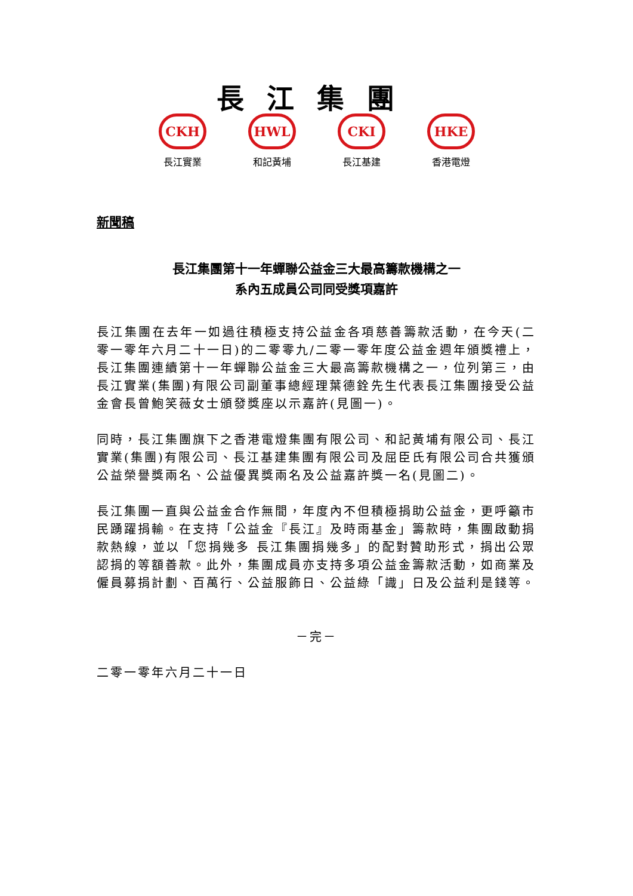長江集團
CKH
長江實業
HWL
和記黃埔
CKI
長江基建
HKE
香港電燈
新聞稿
長江集團第十一年蟬聯公益金三大最高籌款機構之一
系內五成員公司同受獎項嘉許
長江集團在去年一如過往積極支持公益金各項慈善籌款活動，在今天(二零一零年六月二十一日)的二零零九/二零一零年度公益金週年頒獎禮上，長江集團連續第十一年蟬聯公益金三大最高籌款機構之一，位列第三，由長江實業(集團)有限公司副董事總經理葉德銓先生代表長江集團接受公益金會長曾鮑笑薇女士頒發獎座以示嘉許(見圖一)。
同時，長江集團旗下之香港電燈集團有限公司、和記黃埔有限公司、長江實業(集團)有限公司、長江基建集團有限公司及屈臣氏有限公司合共獲頒公益榮譽獎兩名、公益優異獎兩名及公益嘉許獎一名(見圖二)。
長江集團一直與公益金合作無間，年度內不但積極捐助公益金，更呼籲市民踴躍捐輸。在支持「公益金『長江』及時雨基金」籌款時，集團啟動捐款熱線，並以「您捐幾多 長江集團捐幾多」的配對贊助形式，捐出公眾認捐的等額善款。此外，集團成員亦支持多項公益金籌款活動，如商業及僱員募捐計劃、百萬行、公益服飾日、公益綠「識」日及公益利是錢等。
－完－
二零一零年六月二十一日